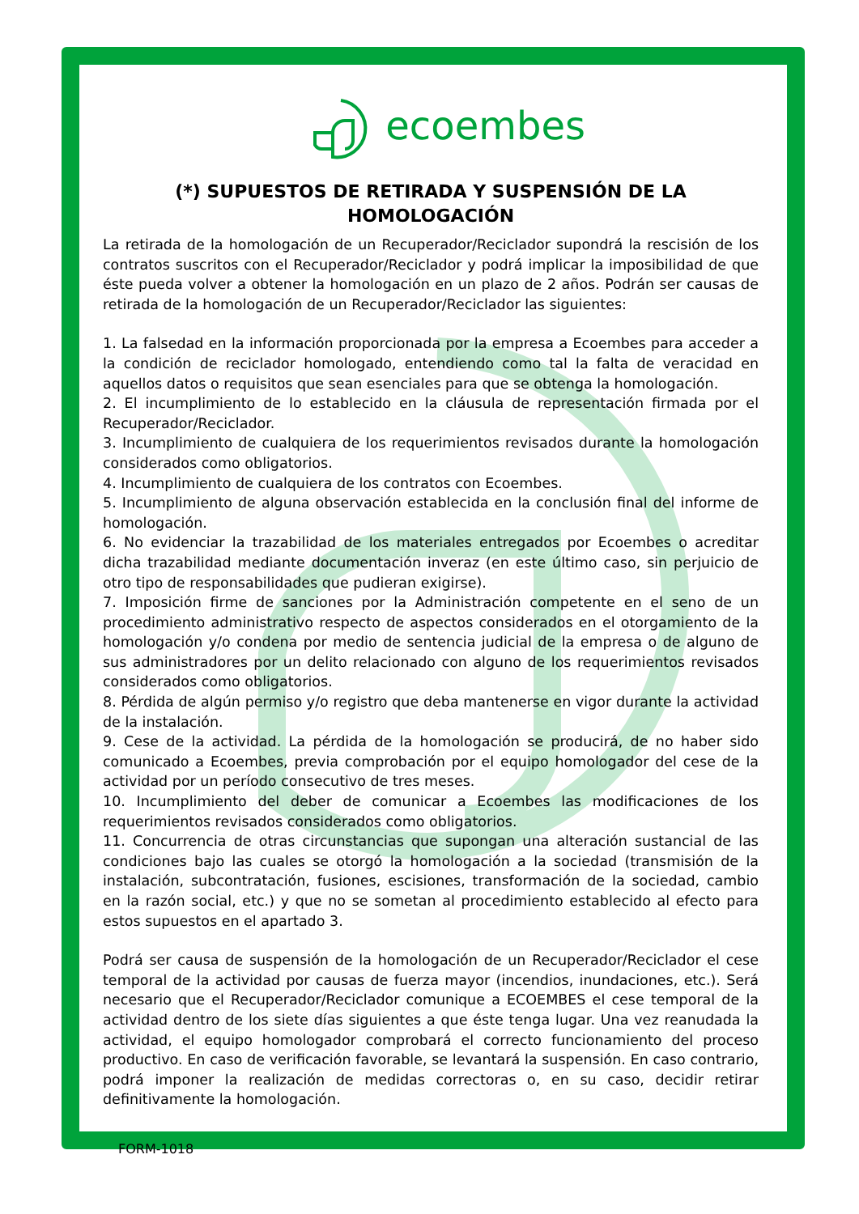ecoembes
(*) SUPUESTOS DE RETIRADA Y SUSPENSIÓN DE LA HOMOLOGACIÓN
La retirada de la homologación de un Recuperador/Reciclador supondrá la rescisión de los contratos suscritos con el Recuperador/Reciclador y podrá implicar la imposibilidad de que éste pueda volver a obtener la homologación en un plazo de 2 años. Podrán ser causas de retirada de la homologación de un Recuperador/Reciclador las siguientes:
1. La falsedad en la información proporcionada por la empresa a Ecoembes para acceder a la condición de reciclador homologado, entendiendo como tal la falta de veracidad en aquellos datos o requisitos que sean esenciales para que se obtenga la homologación.
2. El incumplimiento de lo establecido en la cláusula de representación firmada por el Recuperador/Reciclador.
3. Incumplimiento de cualquiera de los requerimientos revisados durante la homologación considerados como obligatorios.
4. Incumplimiento de cualquiera de los contratos con Ecoembes.
5. Incumplimiento de alguna observación establecida en la conclusión final del informe de homologación.
6. No evidenciar la trazabilidad de los materiales entregados por Ecoembes o acreditar dicha trazabilidad mediante documentación inveraz (en este último caso, sin perjuicio de otro tipo de responsabilidades que pudieran exigirse).
7. Imposición firme de sanciones por la Administración competente en el seno de un procedimiento administrativo respecto de aspectos considerados en el otorgamiento de la homologación y/o condena por medio de sentencia judicial de la empresa o de alguno de sus administradores por un delito relacionado con alguno de los requerimientos revisados considerados como obligatorios.
8. Pérdida de algún permiso y/o registro que deba mantenerse en vigor durante la actividad de la instalación.
9. Cese de la actividad. La pérdida de la homologación se producirá, de no haber sido comunicado a Ecoembes, previa comprobación por el equipo homologador del cese de la actividad por un período consecutivo de tres meses.
10. Incumplimiento del deber de comunicar a Ecoembes las modificaciones de los requerimientos revisados considerados como obligatorios.
11. Concurrencia de otras circunstancias que supongan una alteración sustancial de las condiciones bajo las cuales se otorgó la homologación a la sociedad (transmisión de la instalación, subcontratación, fusiones, escisiones, transformación de la sociedad, cambio en la razón social, etc.) y que no se sometan al procedimiento establecido al efecto para estos supuestos en el apartado 3.
Podrá ser causa de suspensión de la homologación de un Recuperador/Reciclador el cese temporal de la actividad por causas de fuerza mayor (incendios, inundaciones, etc.). Será necesario que el Recuperador/Reciclador comunique a ECOEMBES el cese temporal de la actividad dentro de los siete días siguientes a que éste tenga lugar. Una vez reanudada la actividad, el equipo homologador comprobará el correcto funcionamiento del proceso productivo. En caso de verificación favorable, se levantará la suspensión. En caso contrario, podrá imponer la realización de medidas correctoras o, en su caso, decidir retirar definitivamente la homologación.
FORM-1018